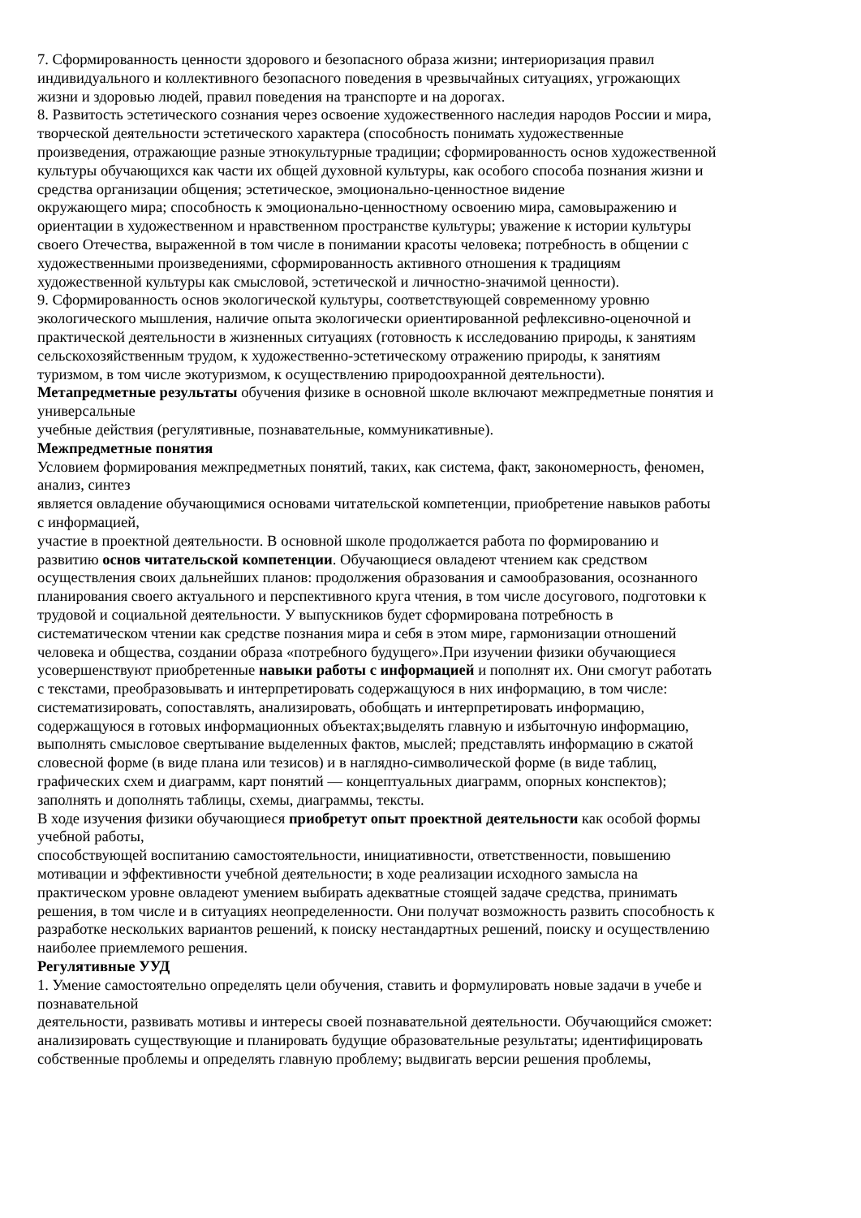7. Сформированность ценности здорового и безопасного образа жизни; интериоризация правил
индивидуального и коллективного безопасного поведения в чрезвычайных ситуациях, угрожающих
жизни и здоровью людей, правил поведения на транспорте и на дорогах.
8. Развитость эстетического сознания через освоение художественного наследия народов России и мира,
творческой деятельности эстетического характера (способность понимать художественные
произведения, отражающие разные этнокультурные традиции; сформированность основ художественной
культуры обучающихся как части их общей духовной культуры, как особого способа познания жизни и
средства организации общения; эстетическое, эмоционально-ценностное видение
окружающего мира; способность к эмоционально-ценностному освоению мира, самовыражению и
ориентации в художественном и нравственном пространстве культуры; уважение к истории культуры
своего Отечества, выраженной в том числе в понимании красоты человека; потребность в общении с
художественными произведениями, сформированность активного отношения к традициям
художественной культуры как смысловой, эстетической и личностно-значимой ценности).
9. Сформированность основ экологической культуры, соответствующей современному уровню
экологического мышления, наличие опыта экологически ориентированной рефлексивно-оценочной и
практической деятельности в жизненных ситуациях (готовность к исследованию природы, к занятиям
сельскохозяйственным трудом, к художественно-эстетическому отражению природы, к занятиям
туризмом, в том числе экотуризмом, к осуществлению природоохранной деятельности).
Метапредметные результаты обучения физике в основной школе включают межпредметные понятия и
универсальные
учебные действия (регулятивные, познавательные, коммуникативные).
Межпредметные понятия
Условием формирования межпредметных понятий, таких, как система, факт, закономерность, феномен,
анализ, синтез
является овладение обучающимися основами читательской компетенции, приобретение навыков работы
с информацией,
участие в проектной деятельности. В основной школе продолжается работа по формированию и
развитию основ читательской компетенции. Обучающиеся овладеют чтением как средством
осуществления своих дальнейших планов: продолжения образования и самообразования, осознанного
планирования своего актуального и перспективного круга чтения, в том числе досугового, подготовки к
трудовой и социальной деятельности. У выпускников будет сформирована потребность в
систематическом чтении как средстве познания мира и себя в этом мире, гармонизации отношений
человека и общества, создании образа «потребного будущего».При изучении физики обучающиеся
усовершенствуют приобретенные навыки работы с информацией и пополнят их. Они смогут работать
с текстами, преобразовывать и интерпретировать содержащуюся в них информацию, в том числе:
систематизировать, сопоставлять, анализировать, обобщать и интерпретировать информацию,
содержащуюся в готовых информационных объектах;выделять главную и избыточную информацию,
выполнять смысловое свертывание выделенных фактов, мыслей; представлять информацию в сжатой
словесной форме (в виде плана или тезисов) и в наглядно-символической форме (в виде таблиц,
графических схем и диаграмм, карт понятий — концептуальных диаграмм, опорных конспектов);
заполнять и дополнять таблицы, схемы, диаграммы, тексты.
В ходе изучения физики обучающиеся приобретут опыт проектной деятельности как особой формы
учебной работы,
способствующей воспитанию самостоятельности, инициативности, ответственности, повышению
мотивации и эффективности учебной деятельности; в ходе реализации исходного замысла на
практическом уровне овладеют умением выбирать адекватные стоящей задаче средства, принимать
решения, в том числе и в ситуациях неопределенности. Они получат возможность развить способность к
разработке нескольких вариантов решений, к поиску нестандартных решений, поиску и осуществлению
наиболее приемлемого решения.
Регулятивные УУД
1. Умение самостоятельно определять цели обучения, ставить и формулировать новые задачи в учебе и
познавательной
деятельности, развивать мотивы и интересы своей познавательной деятельности. Обучающийся сможет:
анализировать существующие и планировать будущие образовательные результаты; идентифицировать
собственные проблемы и определять главную проблему; выдвигать версии решения проблемы,